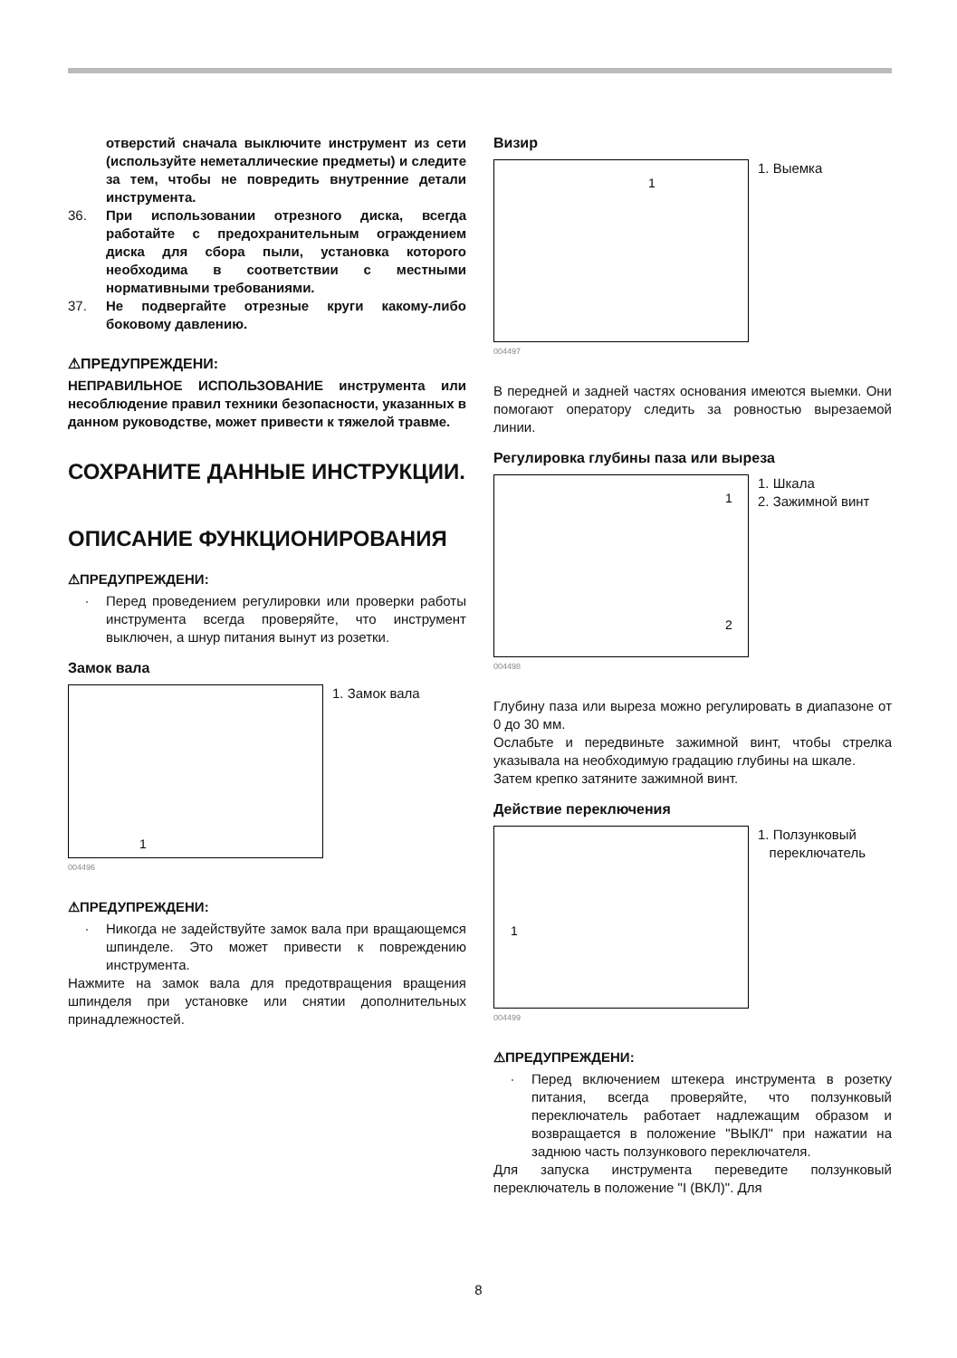отверстий сначала выключите инструмент из сети (используйте неметаллические предметы) и следите за тем, чтобы не повредить внутренние детали инструмента.
36. При использовании отрезного диска, всегда работайте с предохранительным ограждением диска для сбора пыли, установка которого необходима в соответствии с местными нормативными требованиями.
37. Не подвергайте отрезные круги какому-либо боковому давлению.
⚠ПРЕДУПРЕЖДЕНИ:
НЕПРАВИЛЬНОЕ ИСПОЛЬЗОВАНИЕ инструмента или несоблюдение правил техники безопасности, указанных в данном руководстве, может привести к тяжелой травме.
СОХРАНИТЕ ДАННЫЕ ИНСТРУКЦИИ.
ОПИСАНИЕ ФУНКЦИОНИРОВАНИЯ
⚠ПРЕДУПРЕЖДЕНИ:
· Перед проведением регулировки или проверки работы инструмента всегда проверяйте, что инструмент выключен, а шнур питания вынут из розетки.
Замок вала
1
1. Замок вала
004496
⚠ПРЕДУПРЕЖДЕНИ:
· Никогда не задействуйте замок вала при вращающемся шпинделе. Это может привести к повреждению инструмента.
Нажмите на замок вала для предотвращения вращения шпинделя при установке или снятии дополнительных принадлежностей.
Визир
1
1. Выемка
004497
В передней и задней частях основания имеются выемки. Они помогают оператору следить за ровностью вырезаемой линии.
Регулировка глубины паза или выреза
1
2
1. Шкала
2. Зажимной винт
004498
Глубину паза или выреза можно регулировать в диапазоне от 0 до 30 мм.
Ослабьте и передвиньте зажимной винт, чтобы стрелка указывала на необходимую градацию глубины на шкале.
Затем крепко затяните зажимной винт.
Действие переключения
1
1. Ползунковый
переключатель
004499
⚠ПРЕДУПРЕЖДЕНИ:
· Перед включением штекера инструмента в розетку питания, всегда проверяйте, что ползунковый переключатель работает надлежащим образом и возвращается в положение "ВЫКЛ" при нажатии на заднюю часть ползункового переключателя.
Для запуска инструмента переведите ползунковый переключатель в положение "I (ВКЛ)". Для
8